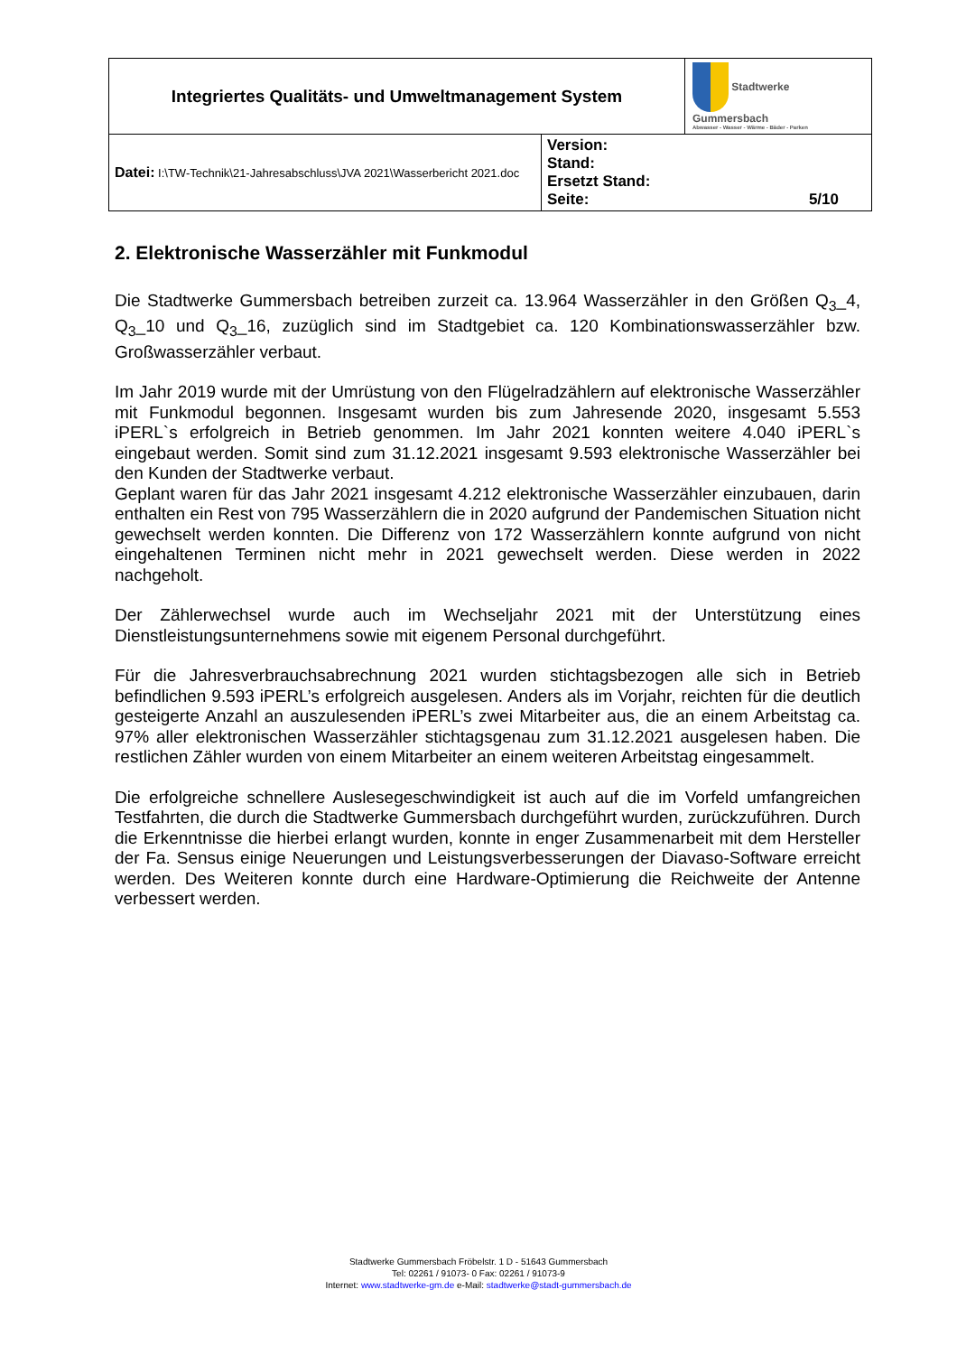| Integriertes Qualitäts- und Umweltmanagement System | | Stadtwerke Gummersbach Abwasser - Wasser - Wärme - Bäder - Parken |
| Datei: I:\TW-Technik\21-Jahresabschluss\JVA 2021\Wasserbericht 2021.doc | Version: Stand: Ersetzt Stand: Seite: 5/10 | |
2. Elektronische Wasserzähler mit Funkmodul
Die Stadtwerke Gummersbach betreiben zurzeit ca. 13.964 Wasserzähler in den Größen Q<sub>3</sub>_4, Q<sub>3</sub>_10 und Q<sub>3</sub>_16, zuzüglich sind im Stadtgebiet ca. 120 Kombinationswasserzähler bzw. Großwasserzähler verbaut.
Im Jahr 2019 wurde mit der Umrüstung von den Flügelradzählern auf elektronische Wasserzähler mit Funkmodul begonnen. Insgesamt wurden bis zum Jahresende 2020, insgesamt 5.553 iPERL`s erfolgreich in Betrieb genommen. Im Jahr 2021 konnten weitere 4.040 iPERL`s eingebaut werden. Somit sind zum 31.12.2021 insgesamt 9.593 elektronische Wasserzähler bei den Kunden der Stadtwerke verbaut.
Geplant waren für das Jahr 2021 insgesamt 4.212 elektronische Wasserzähler einzubauen, darin enthalten ein Rest von 795 Wasserzählern die in 2020 aufgrund der Pandemischen Situation nicht gewechselt werden konnten. Die Differenz von 172 Wasserzählern konnte aufgrund von nicht eingehaltenen Terminen nicht mehr in 2021 gewechselt werden. Diese werden in 2022 nachgeholt.
Der Zählerwechsel wurde auch im Wechseljahr 2021 mit der Unterstützung eines Dienstleistungsunternehmens sowie mit eigenem Personal durchgeführt.
Für die Jahresverbrauchsabrechnung 2021 wurden stichtagsbezogen alle sich in Betrieb befindlichen 9.593 iPERL’s erfolgreich ausgelesen. Anders als im Vorjahr, reichten für die deutlich gesteigerte Anzahl an auszulesenden iPERL’s zwei Mitarbeiter aus, die an einem Arbeitstag ca. 97% aller elektronischen Wasserzähler stichtagsgenau zum 31.12.2021 ausgelesen haben. Die restlichen Zähler wurden von einem Mitarbeiter an einem weiteren Arbeitstag eingesammelt.
Die erfolgreiche schnellere Auslesegeschwindigkeit ist auch auf die im Vorfeld umfangreichen Testfahrten, die durch die Stadtwerke Gummersbach durchgeführt wurden, zurückzuführen. Durch die Erkenntnisse die hierbei erlangt wurden, konnte in enger Zusammenarbeit mit dem Hersteller der Fa. Sensus einige Neuerungen und Leistungsverbesserungen der Diavaso-Software erreicht werden. Des Weiteren konnte durch eine Hardware-Optimierung die Reichweite der Antenne verbessert werden.
Stadtwerke Gummersbach Fröbelstr. 1 D - 51643 Gummersbach
Tel: 02261 / 91073- 0 Fax: 02261 / 91073-9
Internet: www.stadtwerke-gm.de e-Mail: stadtwerke@stadt-gummersbach.de